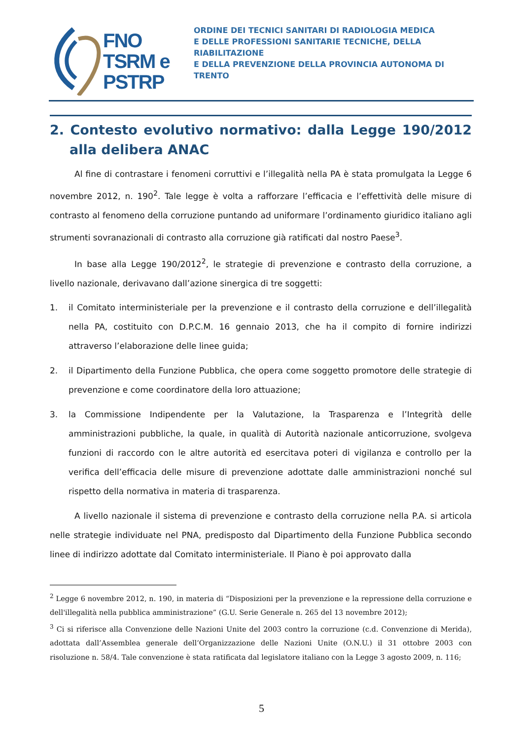FNO
TSRM e
PSTRP
ORDINE DEI TECNICI SANITARI DI RADIOLOGIA MEDICA
E DELLE PROFESSIONI SANITARIE TECNICHE, DELLA RIABILITAZIONE
E DELLA PREVENZIONE DELLA PROVINCIA AUTONOMA DI TRENTO
2. Contesto evolutivo normativo: dalla Legge 190/2012 alla delibera ANAC
Al fine di contrastare i fenomeni corruttivi e l’illegalità nella PA è stata promulgata la Legge 6 novembre 2012, n. 190<sup>2</sup>. Tale legge è volta a rafforzare l’efficacia e l’effettività delle misure di contrasto al fenomeno della corruzione puntando ad uniformare l’ordinamento giuridico italiano agli strumenti sovranazionali di contrasto alla corruzione già ratificati dal nostro Paese<sup>3</sup>.
In base alla Legge 190/2012<sup>2</sup>, le strategie di prevenzione e contrasto della corruzione, a livello nazionale, derivavano dall’azione sinergica di tre soggetti:
1. il Comitato interministeriale per la prevenzione e il contrasto della corruzione e dell’illegalità nella PA, costituito con D.P.C.M. 16 gennaio 2013, che ha il compito di fornire indirizzi attraverso l’elaborazione delle linee guida;
2. il Dipartimento della Funzione Pubblica, che opera come soggetto promotore delle strategie di prevenzione e come coordinatore della loro attuazione;
3. la Commissione Indipendente per la Valutazione, la Trasparenza e l’Integrità delle amministrazioni pubbliche, la quale, in qualità di Autorità nazionale anticorruzione, svolgeva funzioni di raccordo con le altre autorità ed esercitava poteri di vigilanza e controllo per la verifica dell’efficacia delle misure di prevenzione adottate dalle amministrazioni nonché sul rispetto della normativa in materia di trasparenza.
A livello nazionale il sistema di prevenzione e contrasto della corruzione nella P.A. si articola nelle strategie individuate nel PNA, predisposto dal Dipartimento della Funzione Pubblica secondo linee di indirizzo adottate dal Comitato interministeriale. Il Piano è poi approvato dalla
<sup>2</sup> Legge 6 novembre 2012, n. 190, in materia di “Disposizioni per la prevenzione e la repressione della corruzione e dell'illegalità nella pubblica amministrazione” (G.U. Serie Generale n. 265 del 13 novembre 2012);
<sup>3</sup> Ci si riferisce alla Convenzione delle Nazioni Unite del 2003 contro la corruzione (c.d. Convenzione di Merida), adottata dall’Assemblea generale dell’Organizzazione delle Nazioni Unite (O.N.U.) il 31 ottobre 2003 con risoluzione n. 58/4. Tale convenzione è stata ratificata dal legislatore italiano con la Legge 3 agosto 2009, n. 116;
5